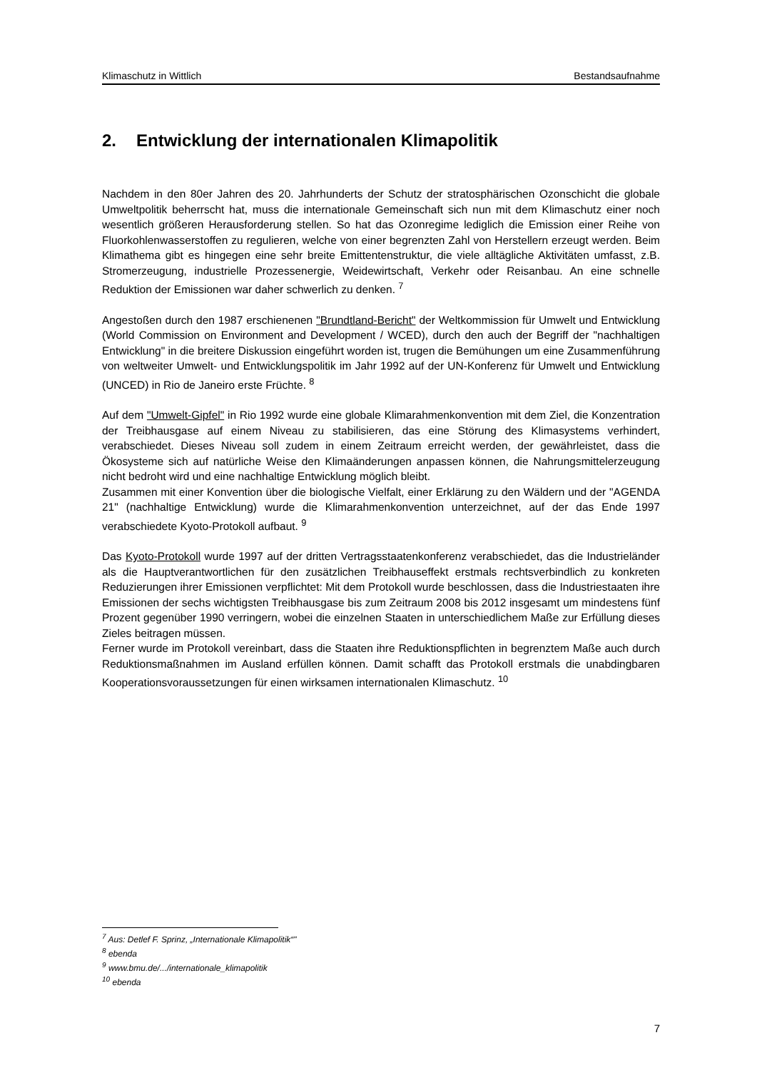Klimaschutz in Wittlich Bestandsaufnahme
2. Entwicklung der internationalen Klimapolitik
Nachdem in den 80er Jahren des 20. Jahrhunderts der Schutz der stratosphärischen Ozonschicht die globale Umweltpolitik beherrscht hat, muss die internationale Gemeinschaft sich nun mit dem Klimaschutz einer noch wesentlich größeren Herausforderung stellen. So hat das Ozonregime lediglich die Emission einer Reihe von Fluorkohlenwasserstoffen zu regulieren, welche von einer begrenzten Zahl von Herstellern erzeugt werden. Beim Klimathema gibt es hingegen eine sehr breite Emittentenstruktur, die viele alltägliche Aktivitäten umfasst, z.B. Stromerzeugung, industrielle Prozessenergie, Weidewirtschaft, Verkehr oder Reisanbau. An eine schnelle Reduktion der Emissionen war daher schwerlich zu denken. <sup>7</sup>
Angestoßen durch den 1987 erschienenen "Brundtland-Bericht" der Weltkommission für Umwelt und Entwicklung (World Commission on Environment and Development / WCED), durch den auch der Begriff der "nachhaltigen Entwicklung" in die breitere Diskussion eingeführt worden ist, trugen die Bemühungen um eine Zusammenführung von weltweiter Umwelt- und Entwicklungspolitik im Jahr 1992 auf der UN-Konferenz für Umwelt und Entwicklung (UNCED) in Rio de Janeiro erste Früchte. <sup>8</sup>
Auf dem "Umwelt-Gipfel" in Rio 1992 wurde eine globale Klimarahmenkonvention mit dem Ziel, die Konzentration der Treibhausgase auf einem Niveau zu stabilisieren, das eine Störung des Klimasystems verhindert, verabschiedet. Dieses Niveau soll zudem in einem Zeitraum erreicht werden, der gewährleistet, dass die Ökosysteme sich auf natürliche Weise den Klimaänderungen anpassen können, die Nahrungsmittelerzeugung nicht bedroht wird und eine nachhaltige Entwicklung möglich bleibt.
Zusammen mit einer Konvention über die biologische Vielfalt, einer Erklärung zu den Wäldern und der "AGENDA 21" (nachhaltige Entwicklung) wurde die Klimarahmenkonvention unterzeichnet, auf der das Ende 1997 verabschiedete Kyoto-Protokoll aufbaut. <sup>9</sup>
Das Kyoto-Protokoll wurde 1997 auf der dritten Vertragsstaatenkonferenz verabschiedet, das die Industrieländer als die Hauptverantwortlichen für den zusätzlichen Treibhauseffekt erstmals rechtsverbindlich zu konkreten Reduzierungen ihrer Emissionen verpflichtet: Mit dem Protokoll wurde beschlossen, dass die Industriestaaten ihre Emissionen der sechs wichtigsten Treibhausgase bis zum Zeitraum 2008 bis 2012 insgesamt um mindestens fünf Prozent gegenüber 1990 verringern, wobei die einzelnen Staaten in unterschiedlichem Maße zur Erfüllung dieses Zieles beitragen müssen.
Ferner wurde im Protokoll vereinbart, dass die Staaten ihre Reduktionspflichten in begrenztem Maße auch durch Reduktionsmaßnahmen im Ausland erfüllen können. Damit schafft das Protokoll erstmals die unabdingbaren Kooperationsvoraussetzungen für einen wirksamen internationalen Klimaschutz. <sup>10</sup>
<sup>7</sup> Aus: Detlef F. Sprinz, „Internationale Klimapolitik“"
<sup>8</sup> ebenda
<sup>9</sup> www.bmu.de/.../internationale_klimapolitik
<sup>10</sup> ebenda
7